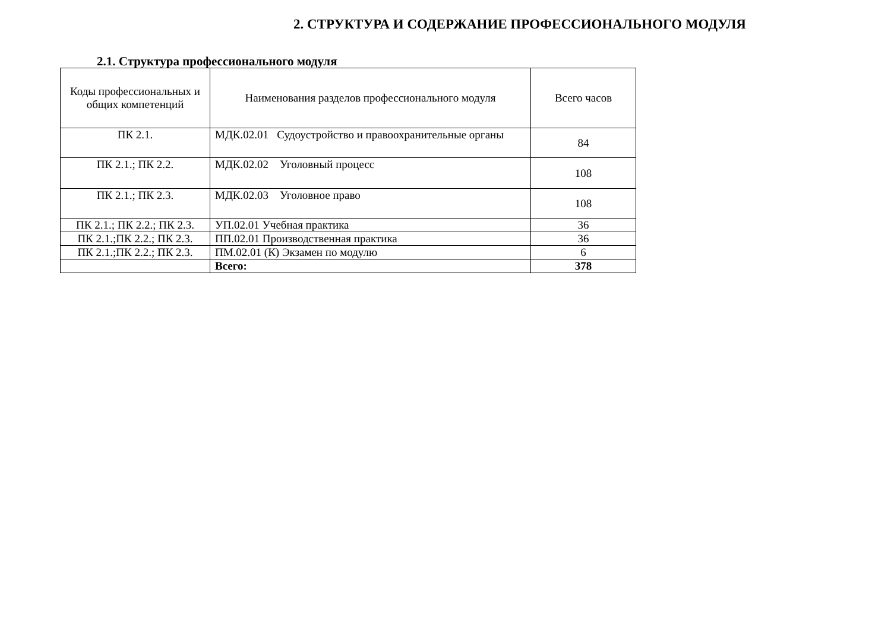2. СТРУКТУРА И СОДЕРЖАНИЕ ПРОФЕССИОНАЛЬНОГО МОДУЛЯ
2.1. Структура профессионального модуля
| Коды профессиональных и общих компетенций | Наименования разделов профессионального модуля | Всего часов |
| --- | --- | --- |
| ПК 2.1. | МДК.02.01 Судоустройство и правоохранительные органы | 84 |
| ПК 2.1.; ПК 2.2. | МДК.02.02 Уголовный процесс | 108 |
| ПК 2.1.; ПК 2.3. | МДК.02.03 Уголовное право | 108 |
| ПК 2.1.; ПК 2.2.; ПК 2.3. | УП.02.01 Учебная практика | 36 |
| ПК 2.1.;ПК 2.2.; ПК 2.3. | ПП.02.01 Производственная практика | 36 |
| ПК 2.1.;ПК 2.2.; ПК 2.3. | ПМ.02.01 (К) Экзамен по модулю | 6 |
| | Всего: | 378 |